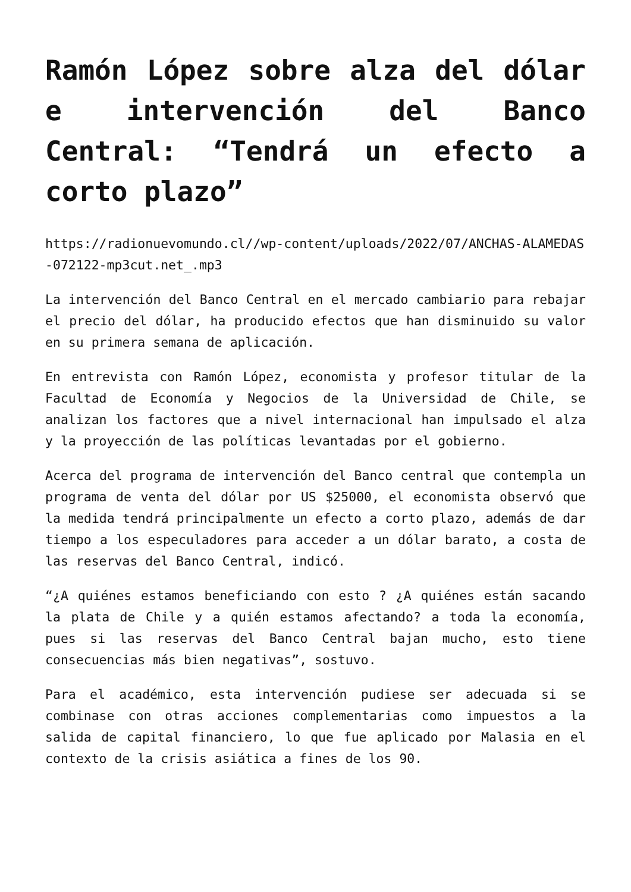Ramón López sobre alza del dólar e intervención del Banco Central: “Tendrá un efecto a corto plazo”
https://radionuevomundo.cl//wp-content/uploads/2022/07/ANCHAS-ALAMEDAS-072122-mp3cut.net_.mp3
La intervención del Banco Central en el mercado cambiario para rebajar el precio del dólar, ha producido efectos que han disminuido su valor en su primera semana de aplicación.
En entrevista con Ramón López, economista y profesor titular de la Facultad de Economía y Negocios de la Universidad de Chile, se analizan los factores que a nivel internacional han impulsado el alza y la proyección de las políticas levantadas por el gobierno.
Acerca del programa de intervención del Banco central que contempla un programa de venta del dólar por US $25000, el economista observó que la medida tendrá principalmente un efecto a corto plazo, además de dar tiempo a los especuladores para acceder a un dólar barato, a costa de las reservas del Banco Central, indicó.
“¿A quiénes estamos beneficiando con esto ? ¿A quiénes están sacando la plata de Chile y a quién estamos afectando? a toda la economía, pues si las reservas del Banco Central bajan mucho, esto tiene consecuencias más bien negativas”, sostuvo.
Para el académico, esta intervención pudiese ser adecuada si se combinase con otras acciones complementarias como impuestos a la salida de capital financiero, lo que fue aplicado por Malasia en el contexto de la crisis asiática a fines de los 90.